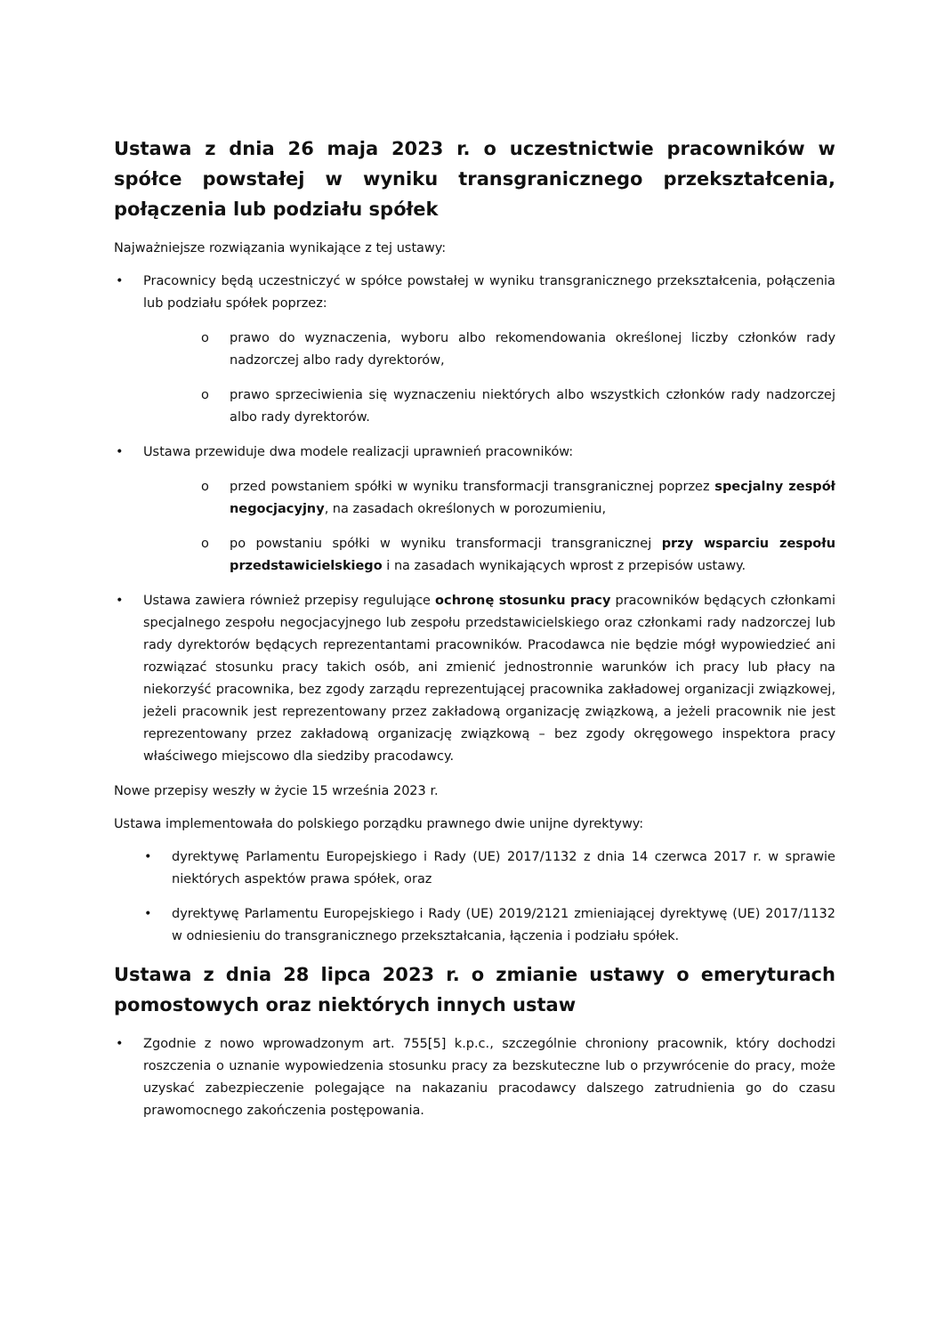Ustawa z dnia 26 maja 2023 r. o uczestnictwie pracowników w spółce powstałej w wyniku transgranicznego przekształcenia, połączenia lub podziału spółek
Najważniejsze rozwiązania wynikające z tej ustawy:
Pracownicy będą uczestniczyć w spółce powstałej w wyniku transgranicznego przekształcenia, połączenia lub podziału spółek poprzez:
prawo do wyznaczenia, wyboru albo rekomendowania określonej liczby członków rady nadzorczej albo rady dyrektorów,
prawo sprzeciwienia się wyznaczeniu niektórych albo wszystkich członków rady nadzorczej albo rady dyrektorów.
Ustawa przewiduje dwa modele realizacji uprawnień pracowników:
przed powstaniem spółki w wyniku transformacji transgranicznej poprzez specjalny zespół negocjacyjny, na zasadach określonych w porozumieniu,
po powstaniu spółki w wyniku transformacji transgranicznej przy wsparciu zespołu przedstawicielskiego i na zasadach wynikających wprost z przepisów ustawy.
Ustawa zawiera również przepisy regulujące ochronę stosunku pracy pracowników będących członkami specjalnego zespołu negocjacyjnego lub zespołu przedstawicielskiego oraz członkami rady nadzorczej lub rady dyrektorów będących reprezentantami pracowników. Pracodawca nie będzie mógł wypowiedzieć ani rozwiązać stosunku pracy takich osób, ani zmienić jednostronnie warunków ich pracy lub płacy na niekorzyść pracownika, bez zgody zarządu reprezentującej pracownika zakładowej organizacji związkowej, jeżeli pracownik jest reprezentowany przez zakładową organizację związkową, a jeżeli pracownik nie jest reprezentowany przez zakładową organizację związkową – bez zgody okręgowego inspektora pracy właściwego miejscowo dla siedziby pracodawcy.
Nowe przepisy weszły w życie 15 września 2023 r.
Ustawa implementowała do polskiego porządku prawnego dwie unijne dyrektywy:
dyrektywę Parlamentu Europejskiego i Rady (UE) 2017/1132 z dnia 14 czerwca 2017 r. w sprawie niektórych aspektów prawa spółek, oraz
dyrektywę Parlamentu Europejskiego i Rady (UE) 2019/2121 zmieniającej dyrektywę (UE) 2017/1132 w odniesieniu do transgranicznego przekształcania, łączenia i podziału spółek.
Ustawa z dnia 28 lipca 2023 r. o zmianie ustawy o emeryturach pomostowych oraz niektórych innych ustaw
Zgodnie z nowo wprowadzonym art. 755[5] k.p.c., szczególnie chroniony pracownik, który dochodzi roszczenia o uznanie wypowiedzenia stosunku pracy za bezskuteczne lub o przywrócenie do pracy, może uzyskać zabezpieczenie polegające na nakazaniu pracodawcy dalszego zatrudnienia go do czasu prawomocnego zakończenia postępowania.